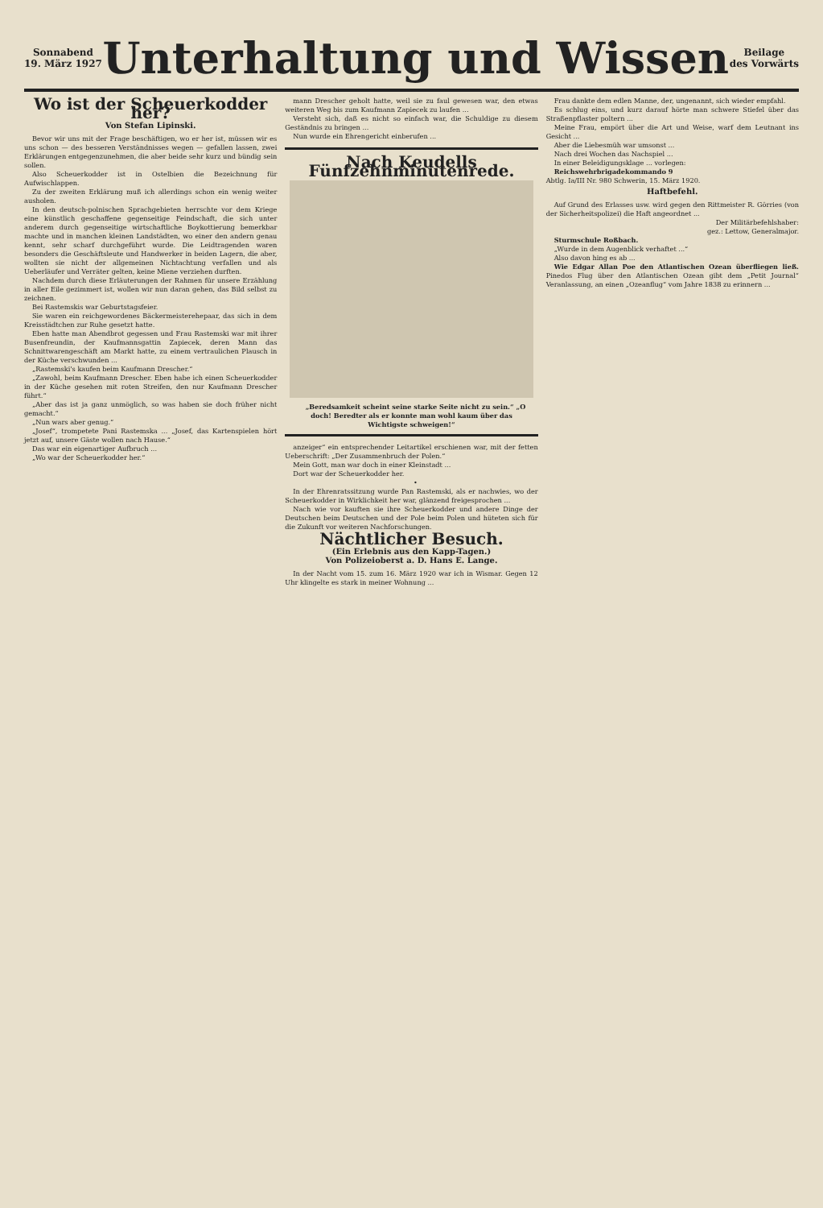Sonnabend
19. März 1927
Unterhaltung und Wissen
Beilage
des Vorwärts
Wo ist der Scheuerkodder her?
Von Stefan Lipinski.
Bevor wir uns mit der Frage beschäftigen, wo er her ist, müssen wir es uns schon — des besseren Verständnisses wegen — gefallen lassen, zwei Erklärungen entgegenzunehmen, die aber beide sehr kurz und bündig sein sollen.
Also Scheuerkodder ist in Ostelbien die Bezeichnung für Aufwischlappen.
Zu der zweiten Erklärung muß ich allerdings schon ein wenig weiter ausholen.
In den deutsch-polnischen Sprachgebieten herrschte vor dem Kriege eine künstlich geschaffene gegenseitige Feindschaft, die sich unter anderem durch gegenseitige wirtschaftliche Boykottierung bemerkbar machte und in manchen kleinen Landstädten, wo einer den andern genau kennt, sehr scharf durchgeführt wurde. Die Leidtragenden waren besonders die Geschäftsleute und Handwerker in beiden Lagern, die aber, wollten sie nicht der allgemeinen Nichtachtung verfallen und als Ueberläufer und Verräter gelten, keine Miene verziehen durften.
Nachdem durch diese Erläuterungen der Rahmen für unsere Erzählung in aller Eile gezimmert ist, wollen wir nun daran gehen, das Bild selbst zu zeichnen.
Bei Rastemskis war Geburtstagsfeier.
Sie waren ein reichgewordenes Bäckermeisterehepaar, das sich in dem Kreisstädtchen zur Ruhe gesetzt hatte.
Eben hatte man Abendbrot gegessen und Frau Rastemski war mit ihrer Busenfreundin, der Kaufmannsgattin Zapiecek, deren Mann das Schnittwarengeschäft am Markt hatte, zu einem vertraulichen Plausch in der Küche verschwunden ...
„Rastemski's kaufen beim Kaufmann Drescher.“
„Zawohl, beim Kaufmann Drescher. Eben habe ich einen Scheuerkodder in der Küche gesehen mit roten Streifen, den nur Kaufmann Drescher führt.“
„Aber das ist ja ganz unmöglich, so was haben sie doch früher nicht gemacht.“
„Nun wars aber genug.“
„Josef“, trompetete Pani Rastemska ... „Josef, das Kartenspielen hört jetzt auf, unsere Gäste wollen nach Hause.“
Das war ein eigenartiger Aufbruch ...
„Wo war der Scheuerkodder her.“
mann Drescher geholt hatte, weil sie zu faul gewesen war, den etwas weiteren Weg bis zum Kaufmann Zapiecek zu laufen ...
Versteht sich, daß es nicht so einfach war, die Schuldige zu diesem Geständnis zu bringen ...
Nun wurde ein Ehrengericht einberufen ...
Nach Keudells Fünfzehnminutenrede.
„Beredsamkeit scheint seine starke Seite nicht zu sein.“ „O doch! Beredter als er konnte man wohl kaum über das Wichtigste schweigen!“
anzeiger“ ein entsprechender Leitartikel erschienen war, mit der fetten Ueberschrift: „Der Zusammenbruch der Polen.“
Mein Gott, man war doch in einer Kleinstadt ...
Dort war der Scheuerkodder her.
•
In der Ehrenratssitzung wurde Pan Rastemski, als er nachwies, wo der Scheuerkodder in Wirklichkeit her war, glänzend freigesprochen ...
Nach wie vor kauften sie ihre Scheuerkodder und andere Dinge der Deutschen beim Deutschen und der Pole beim Polen und hüteten sich für die Zukunft vor weiteren Nachforschungen.
Nächtlicher Besuch.
(Ein Erlebnis aus den Kapp-Tagen.)
Von Polizeioberst a. D. Hans E. Lange.
In der Nacht vom 15. zum 16. März 1920 war ich in Wismar. Gegen 12 Uhr klingelte es stark in meiner Wohnung ...
Frau dankte dem edlen Manne, der, ungenannt, sich wieder empfahl.
Es schlug eins, und kurz darauf hörte man schwere Stiefel über das Straßenpflaster poltern ...
Meine Frau, empört über die Art und Weise, warf dem Leutnant ins Gesicht ...
Aber die Liebesmüh war umsonst ...
Nach drei Wochen das Nachspiel ...
In einer Beleidigungsklage ... vorlegen:
Reichswehrbrigadekommando 9
Abtlg. Ia/III Nr. 980 Schwerin, 15. März 1920.
Haftbefehl.
Auf Grund des Erlasses usw. wird gegen den Rittmeister R. Görries (von der Sicherheitspolizei) die Haft angeordnet ...
Der Militärbefehlshaber:
gez.: Lettow, Generalmajor.
Sturmschule Roßbach.
„Wurde in dem Augenblick verhaftet ...“
Also davon hing es ab ...
Wie Edgar Allan Poe den Atlantischen Ozean überfliegen ließ. Pinedos Flug über den Atlantischen Ozean gibt dem „Petit Journal“ Veranlassung, an einen „Ozeanflug“ vom Jahre 1838 zu erinnern ...